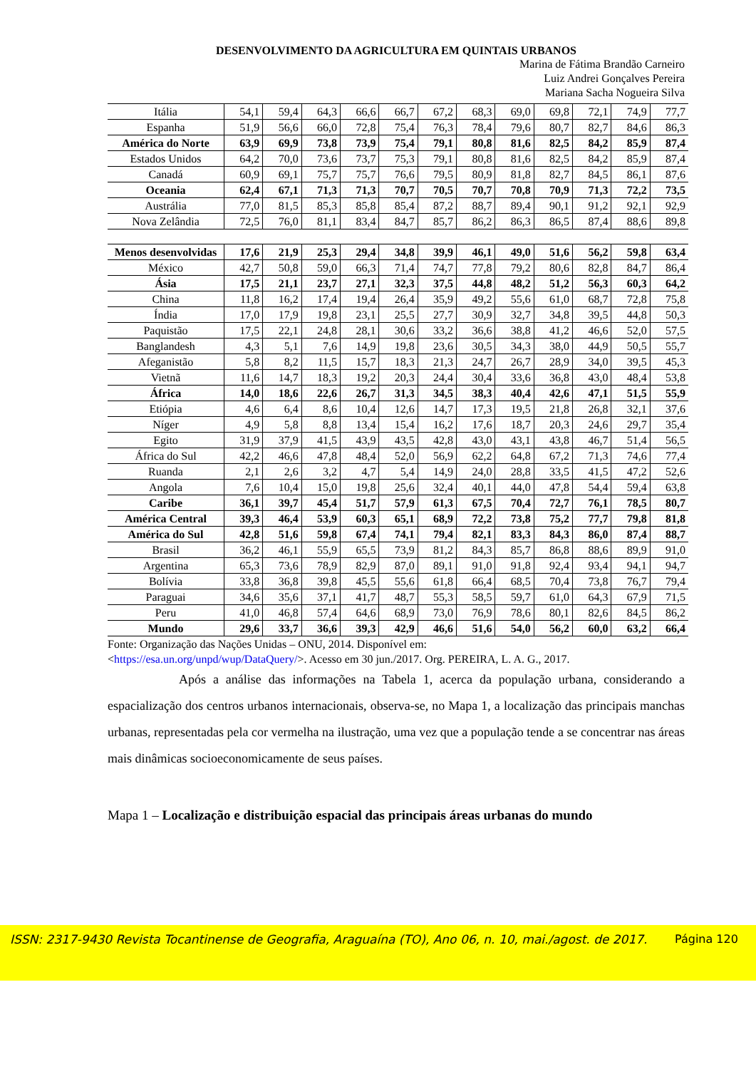DESENVOLVIMENTO DA AGRICULTURA EM QUINTAIS URBANOS
Marina de Fátima Brandão Carneiro
Luiz Andrei Gonçalves Pereira
Mariana Sacha Nogueira Silva
| Itália | 54,1 | 59,4 | 64,3 | 66,6 | 66,7 | 67,2 | 68,3 | 69,0 | 69,8 | 72,1 | 74,9 | 77,7 |
| Espanha | 51,9 | 56,6 | 66,0 | 72,8 | 75,4 | 76,3 | 78,4 | 79,6 | 80,7 | 82,7 | 84,6 | 86,3 |
| América do Norte | 63,9 | 69,9 | 73,8 | 73,9 | 75,4 | 79,1 | 80,8 | 81,6 | 82,5 | 84,2 | 85,9 | 87,4 |
| Estados Unidos | 64,2 | 70,0 | 73,6 | 73,7 | 75,3 | 79,1 | 80,8 | 81,6 | 82,5 | 84,2 | 85,9 | 87,4 |
| Canadá | 60,9 | 69,1 | 75,7 | 75,7 | 76,6 | 79,5 | 80,9 | 81,8 | 82,7 | 84,5 | 86,1 | 87,6 |
| Oceania | 62,4 | 67,1 | 71,3 | 71,3 | 70,7 | 70,5 | 70,7 | 70,8 | 70,9 | 71,3 | 72,2 | 73,5 |
| Austrália | 77,0 | 81,5 | 85,3 | 85,8 | 85,4 | 87,2 | 88,7 | 89,4 | 90,1 | 91,2 | 92,1 | 92,9 |
| Nova Zelândia | 72,5 | 76,0 | 81,1 | 83,4 | 84,7 | 85,7 | 86,2 | 86,3 | 86,5 | 87,4 | 88,6 | 89,8 |
| Menos desenvolvidas | 17,6 | 21,9 | 25,3 | 29,4 | 34,8 | 39,9 | 46,1 | 49,0 | 51,6 | 56,2 | 59,8 | 63,4 |
| México | 42,7 | 50,8 | 59,0 | 66,3 | 71,4 | 74,7 | 77,8 | 79,2 | 80,6 | 82,8 | 84,7 | 86,4 |
| Ásia | 17,5 | 21,1 | 23,7 | 27,1 | 32,3 | 37,5 | 44,8 | 48,2 | 51,2 | 56,3 | 60,3 | 64,2 |
| China | 11,8 | 16,2 | 17,4 | 19,4 | 26,4 | 35,9 | 49,2 | 55,6 | 61,0 | 68,7 | 72,8 | 75,8 |
| Índia | 17,0 | 17,9 | 19,8 | 23,1 | 25,5 | 27,7 | 30,9 | 32,7 | 34,8 | 39,5 | 44,8 | 50,3 |
| Paquistão | 17,5 | 22,1 | 24,8 | 28,1 | 30,6 | 33,2 | 36,6 | 38,8 | 41,2 | 46,6 | 52,0 | 57,5 |
| Banglandesh | 4,3 | 5,1 | 7,6 | 14,9 | 19,8 | 23,6 | 30,5 | 34,3 | 38,0 | 44,9 | 50,5 | 55,7 |
| Afeganistão | 5,8 | 8,2 | 11,5 | 15,7 | 18,3 | 21,3 | 24,7 | 26,7 | 28,9 | 34,0 | 39,5 | 45,3 |
| Vietnã | 11,6 | 14,7 | 18,3 | 19,2 | 20,3 | 24,4 | 30,4 | 33,6 | 36,8 | 43,0 | 48,4 | 53,8 |
| África | 14,0 | 18,6 | 22,6 | 26,7 | 31,3 | 34,5 | 38,3 | 40,4 | 42,6 | 47,1 | 51,5 | 55,9 |
| Etiópia | 4,6 | 6,4 | 8,6 | 10,4 | 12,6 | 14,7 | 17,3 | 19,5 | 21,8 | 26,8 | 32,1 | 37,6 |
| Níger | 4,9 | 5,8 | 8,8 | 13,4 | 15,4 | 16,2 | 17,6 | 18,7 | 20,3 | 24,6 | 29,7 | 35,4 |
| Egito | 31,9 | 37,9 | 41,5 | 43,9 | 43,5 | 42,8 | 43,0 | 43,1 | 43,8 | 46,7 | 51,4 | 56,5 |
| África do Sul | 42,2 | 46,6 | 47,8 | 48,4 | 52,0 | 56,9 | 62,2 | 64,8 | 67,2 | 71,3 | 74,6 | 77,4 |
| Ruanda | 2,1 | 2,6 | 3,2 | 4,7 | 5,4 | 14,9 | 24,0 | 28,8 | 33,5 | 41,5 | 47,2 | 52,6 |
| Angola | 7,6 | 10,4 | 15,0 | 19,8 | 25,6 | 32,4 | 40,1 | 44,0 | 47,8 | 54,4 | 59,4 | 63,8 |
| Caribe | 36,1 | 39,7 | 45,4 | 51,7 | 57,9 | 61,3 | 67,5 | 70,4 | 72,7 | 76,1 | 78,5 | 80,7 |
| América Central | 39,3 | 46,4 | 53,9 | 60,3 | 65,1 | 68,9 | 72,2 | 73,8 | 75,2 | 77,7 | 79,8 | 81,8 |
| América do Sul | 42,8 | 51,6 | 59,8 | 67,4 | 74,1 | 79,4 | 82,1 | 83,3 | 84,3 | 86,0 | 87,4 | 88,7 |
| Brasil | 36,2 | 46,1 | 55,9 | 65,5 | 73,9 | 81,2 | 84,3 | 85,7 | 86,8 | 88,6 | 89,9 | 91,0 |
| Argentina | 65,3 | 73,6 | 78,9 | 82,9 | 87,0 | 89,1 | 91,0 | 91,8 | 92,4 | 93,4 | 94,1 | 94,7 |
| Bolívia | 33,8 | 36,8 | 39,8 | 45,5 | 55,6 | 61,8 | 66,4 | 68,5 | 70,4 | 73,8 | 76,7 | 79,4 |
| Paraguai | 34,6 | 35,6 | 37,1 | 41,7 | 48,7 | 55,3 | 58,5 | 59,7 | 61,0 | 64,3 | 67,9 | 71,5 |
| Peru | 41,0 | 46,8 | 57,4 | 64,6 | 68,9 | 73,0 | 76,9 | 78,6 | 80,1 | 82,6 | 84,5 | 86,2 |
| Mundo | 29,6 | 33,7 | 36,6 | 39,3 | 42,9 | 46,6 | 51,6 | 54,0 | 56,2 | 60,0 | 63,2 | 66,4 |
Fonte: Organização das Nações Unidas – ONU, 2014. Disponível em:
<https://esa.un.org/unpd/wup/DataQuery/>. Acesso em 30 jun./2017. Org. PEREIRA, L. A. G., 2017.
Após a análise das informações na Tabela 1, acerca da população urbana, considerando a espacialização dos centros urbanos internacionais, observa-se, no Mapa 1, a localização das principais manchas urbanas, representadas pela cor vermelha na ilustração, uma vez que a população tende a se concentrar nas áreas mais dinâmicas socioeconomicamente de seus países.
Mapa 1 – Localização e distribuição espacial das principais áreas urbanas do mundo
ISSN: 2317-9430 Revista Tocantinense de Geografia, Araguaína (TO), Ano 06, n. 10, mai./agost. de 2017. Página 120